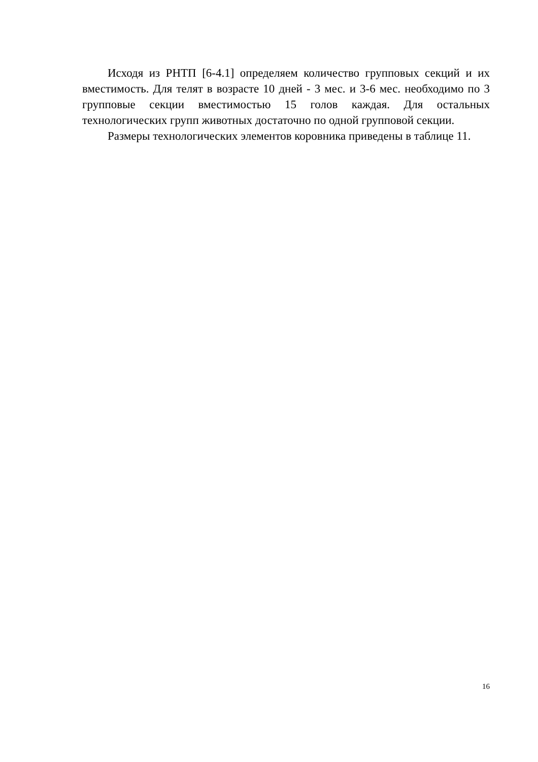Исходя из РНТП [6-4.1] определяем количество групповых секций и их вместимость. Для телят в возрасте 10 дней - 3 мес. и 3-6 мес. необходимо по 3 групповые секции вместимостью 15 голов каждая. Для остальных технологических групп животных достаточно по одной групповой секции.
Размеры технологических элементов коровника приведены в таблице 11.
16